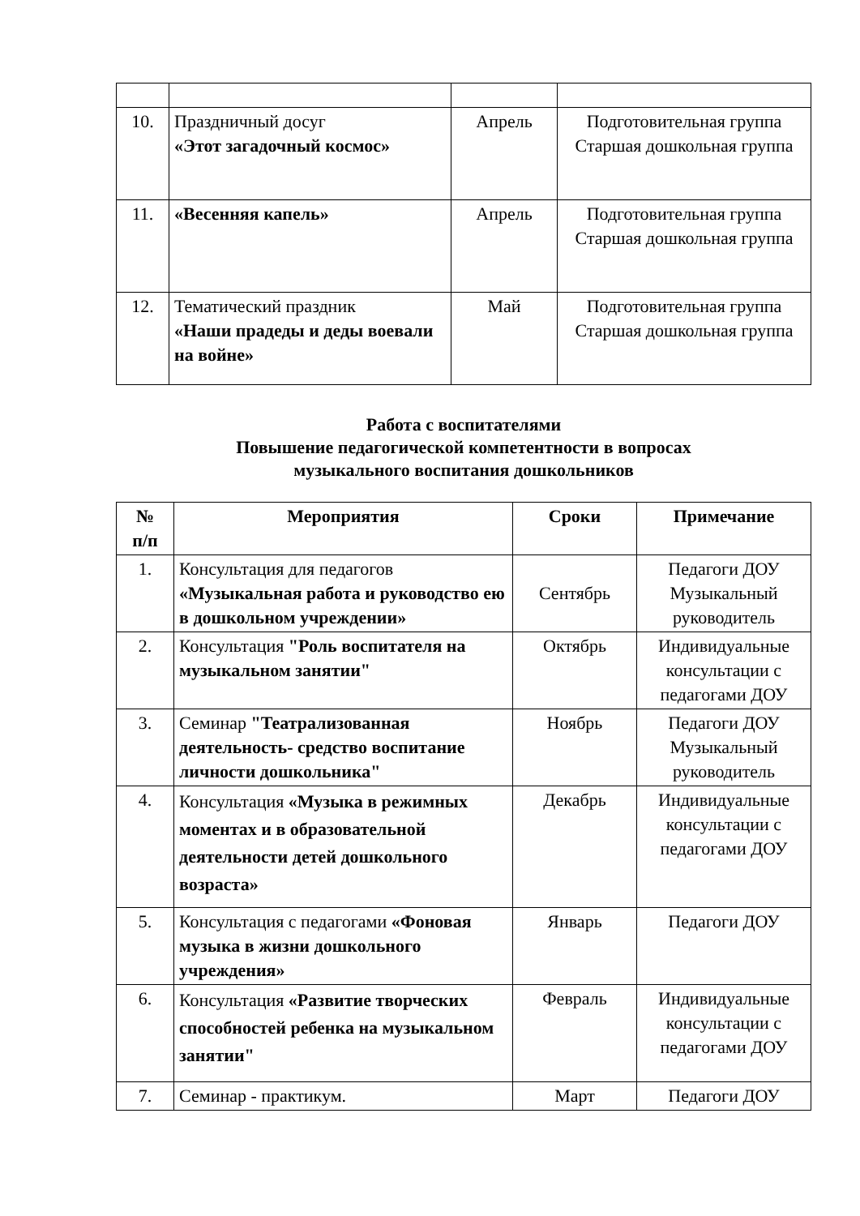| 10. | Праздничный досуг «Этот загадочный космос» | Апрель | Подготовительная группа Старшая дошкольная группа |
| 11. | «Весенняя капель» | Апрель | Подготовительная группа Старшая дошкольная группа |
| 12. | Тематический праздник «Наши прадеды и деды воевали на войне» | Май | Подготовительная группа Старшая дошкольная группа |
Работа с воспитателями
Повышение педагогической компетентности в вопросах
музыкального воспитания дошкольников
| № п/п | Мероприятия | Сроки | Примечание |
| --- | --- | --- | --- |
| 1. | Консультация для педагогов «Музыкальная работа и руководство ею в дошкольном учреждении» | Сентябрь | Педагоги ДОУ Музыкальный руководитель |
| 2. | Консультация "Роль воспитателя на музыкальном занятии" | Октябрь | Индивидуальные консультации с педагогами ДОУ |
| 3. | Семинар "Театрализованная деятельность- средство воспитание личности дошкольника" | Ноябрь | Педагоги ДОУ Музыкальный руководитель |
| 4. | Консультация «Музыка в режимных моментах и в образовательной деятельности детей дошкольного возраста» | Декабрь | Индивидуальные консультации с педагогами ДОУ |
| 5. | Консультация с педагогами «Фоновая музыка в жизни дошкольного учреждения» | Январь | Педагоги ДОУ |
| 6. | Консультация «Развитие творческих способностей ребенка на музыкальном занятии" | Февраль | Индивидуальные консультации с педагогами ДОУ |
| 7. | Семинар - практикум. | Март | Педагоги ДОУ |